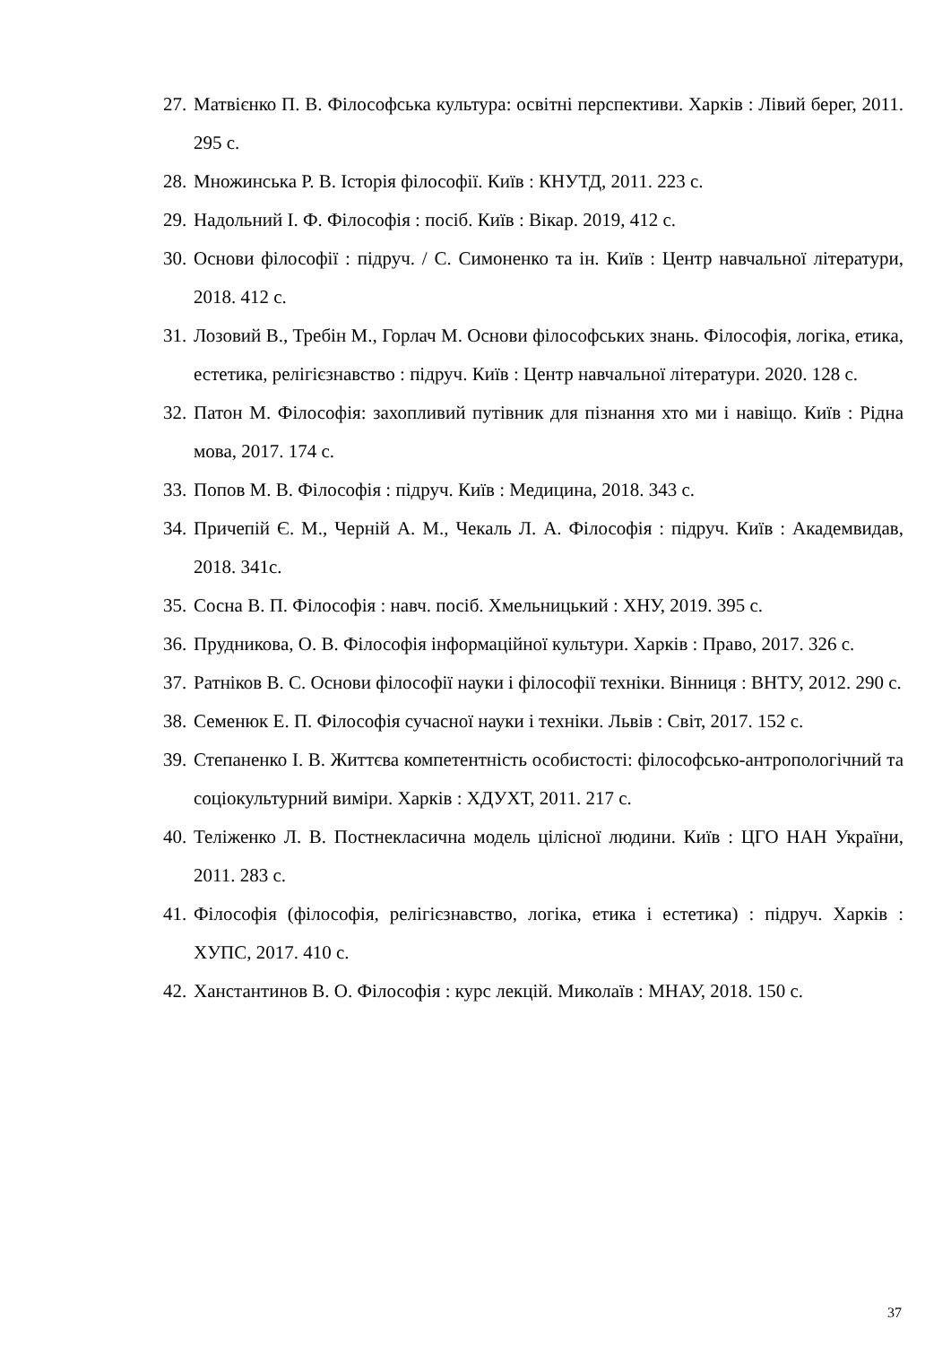27. Матвієнко П. В. Філософська культура: освітні перспективи. Харків : Лівий берег, 2011. 295 с.
28. Множинська Р. В. Історія філософії. Київ : КНУТД, 2011. 223 с.
29. Надольний І. Ф. Філософія : посіб. Київ : Вікар. 2019, 412 с.
30. Основи філософії : підруч. / С. Симоненко та ін. Київ : Центр навчальної літератури, 2018. 412 с.
31. Лозовий В., Требін М., Горлач М. Основи філософських знань. Філософія, логіка, етика, естетика, релігієзнавство : підруч. Київ : Центр навчальної літератури. 2020. 128 с.
32. Патон М. Філософія: захопливий путівник для пізнання хто ми і навіщо. Київ : Рідна мова, 2017. 174 с.
33. Попов М. В. Філософія : підруч. Київ : Медицина, 2018. 343 с.
34. Причепій Є. М., Черній А. М., Чекаль Л. А. Філософія : підруч. Київ : Академвидав, 2018. 341с.
35. Сосна В. П. Філософія : навч. посіб. Хмельницький : ХНУ, 2019. 395 с.
36. Прудникова, О. В. Філософія інформаційної культури. Харків : Право, 2017. 326 с.
37. Ратніков В. С. Основи філософії науки і філософії техніки. Вінниця : ВНТУ, 2012. 290 с.
38. Семенюк Е. П. Філософія сучасної науки і техніки. Львів : Світ, 2017. 152 с.
39. Степаненко І. В. Життєва компетентність особистості: філософсько-антропологічний та соціокультурний виміри. Харків : ХДУХТ, 2011. 217 с.
40. Теліженко Л. В. Постнекласична модель цілісної людини. Київ : ЦГО НАН України, 2011. 283 с.
41. Філософія (філософія, релігієзнавство, логіка, етика і естетика) : підруч. Харків : ХУПС, 2017. 410 с.
42. Ханстантинов В. О. Філософія : курс лекцій. Миколаїв : МНАУ, 2018. 150 с.
37